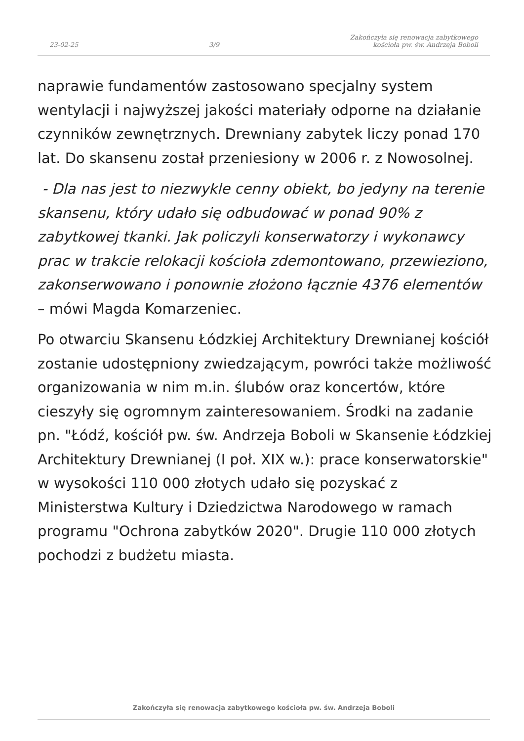23-02-25 3/9 Zakończyła się renowacja zabytkowego
kościoła pw. św. Andrzeja Boboli
naprawie fundamentów zastosowano specjalny system wentylacji i najwyższej jakości materiały odporne na działanie czynników zewnętrznych. Drewniany zabytek liczy ponad 170 lat. Do skansenu został przeniesiony w 2006 r. z Nowosolnej.
- Dla nas jest to niezwykle cenny obiekt, bo jedyny na terenie skansenu, który udało się odbudować w ponad 90% z zabytkowej tkanki. Jak policzyli konserwatorzy i wykonawcy prac w trakcie relokacji kościoła zdemontowano, przewieziono, zakonserwowano i ponownie złożono łącznie 4376 elementów – mówi Magda Komarzeniec.
Po otwarciu Skansenu Łódzkiej Architektury Drewnianej kościół zostanie udostępniony zwiedzającym, powróci także możliwość organizowania w nim m.in. ślubów oraz koncertów, które cieszyły się ogromnym zainteresowaniem. Środki na zadanie pn. "Łódź, kościół pw. św. Andrzeja Boboli w Skansenie Łódzkiej Architektury Drewnianej (I poł. XIX w.): prace konserwatorskie" w wysokości 110 000 złotych udało się pozyskać z Ministerstwa Kultury i Dziedzictwa Narodowego w ramach programu "Ochrona zabytków 2020". Drugie 110 000 złotych pochodzi z budżetu miasta.
Zakończyła się renowacja zabytkowego kościoła pw. św. Andrzeja Boboli